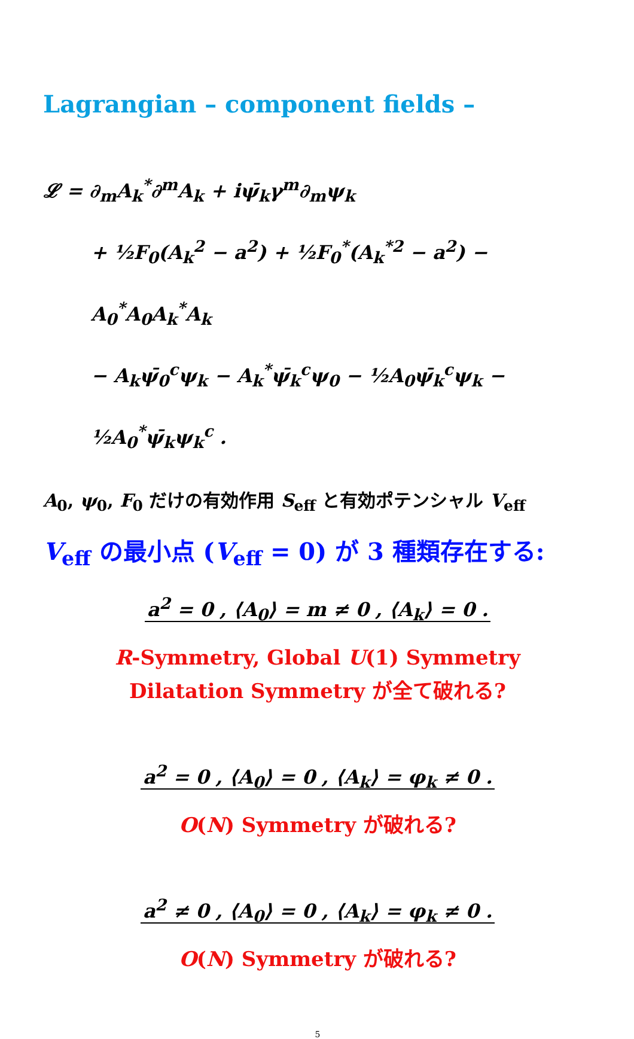Lagrangian – component fields –
𝓛 = ∂<sub>m</sub>A<sub>k</sub><sup>*</sup>∂<sup>m</sup>A<sub>k</sub> + iψ̄<sub>k</sub>γ<sup>m</sup>∂<sub>m</sub>ψ<sub>k</sub>
+ ½F<sub>0</sub>(A<sub>k</sub><sup>2</sup> − a<sup>2</sup>) + ½F<sub>0</sub><sup>*</sup>(A<sub>k</sub><sup>*2</sup> − a<sup>2</sup>) − A<sub>0</sub><sup>*</sup>A<sub>0</sub>A<sub>k</sub><sup>*</sup>A<sub>k</sub>
− A<sub>k</sub>ψ̄<sub>0</sub><sup>c</sup>ψ<sub>k</sub> − A<sub>k</sub><sup>*</sup>ψ̄<sub>k</sub><sup>c</sup>ψ<sub>0</sub> − ½A<sub>0</sub>ψ̄<sub>k</sub><sup>c</sup>ψ<sub>k</sub> − ½A<sub>0</sub><sup>*</sup>ψ̄<sub>k</sub>ψ<sub>k</sub><sup>c</sup> .
A<sub>0</sub>, ψ<sub>0</sub>, F<sub>0</sub> だけの有効作用 S<sub>eff</sub> と有効ポテンシャル V<sub>eff</sub>
V<sub>eff</sub> の最小点 (V<sub>eff</sub> = 0) が 3 種類存在する:
a<sup>2</sup> = 0 , ⟨A<sub>0</sub>⟩ = m ≠ 0 , ⟨A<sub>k</sub>⟩ = 0 .
R-Symmetry, Global U(1) Symmetry
Dilatation Symmetry が全て破れる?
a<sup>2</sup> = 0 , ⟨A<sub>0</sub>⟩ = 0 , ⟨A<sub>k</sub>⟩ = φ<sub>k</sub> ≠ 0 .
O(N) Symmetry が破れる?
a<sup>2</sup> ≠ 0 , ⟨A<sub>0</sub>⟩ = 0 , ⟨A<sub>k</sub>⟩ = φ<sub>k</sub> ≠ 0 .
O(N) Symmetry が破れる?
5